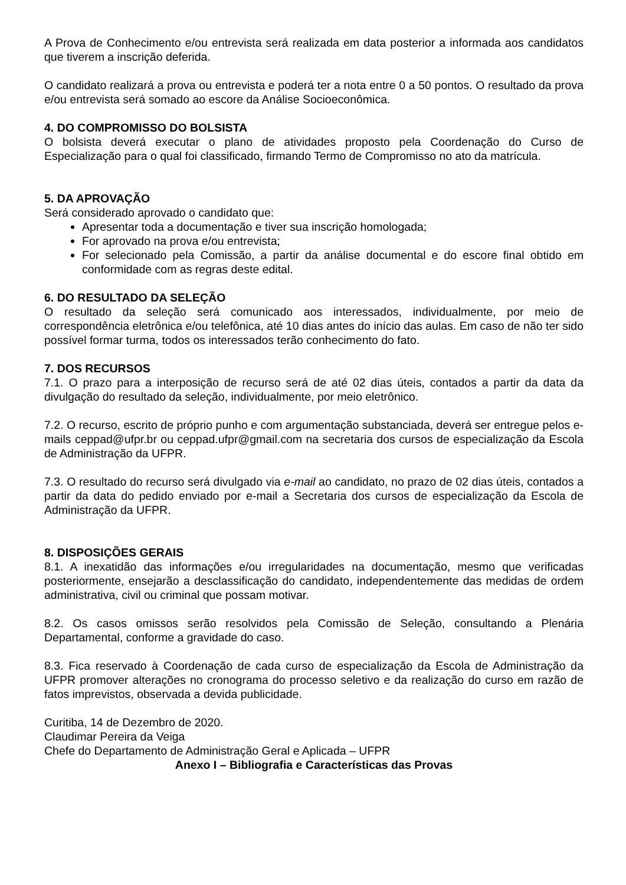A Prova de Conhecimento e/ou entrevista será realizada em data posterior a informada aos candidatos que tiverem a inscrição deferida.
O candidato realizará a prova ou entrevista e poderá ter a nota entre 0 a 50 pontos. O resultado da prova e/ou entrevista será somado ao escore da Análise Socioeconômica.
4. DO COMPROMISSO DO BOLSISTA
O bolsista deverá executar o plano de atividades proposto pela Coordenação do Curso de Especialização para o qual foi classificado, firmando Termo de Compromisso no ato da matrícula.
5. DA APROVAÇÃO
Será considerado aprovado o candidato que:
Apresentar toda a documentação e tiver sua inscrição homologada;
For aprovado na prova e/ou entrevista;
For selecionado pela Comissão, a partir da análise documental e do escore final obtido em conformidade com as regras deste edital.
6. DO RESULTADO DA SELEÇÃO
O resultado da seleção será comunicado aos interessados, individualmente, por meio de correspondência eletrônica e/ou telefônica, até 10 dias antes do início das aulas. Em caso de não ter sido possível formar turma, todos os interessados terão conhecimento do fato.
7. DOS RECURSOS
7.1. O prazo para a interposição de recurso será de até 02 dias úteis, contados a partir da data da divulgação do resultado da seleção, individualmente, por meio eletrônico.
7.2. O recurso, escrito de próprio punho e com argumentação substanciada, deverá ser entregue pelos e-mails ceppad@ufpr.br ou ceppad.ufpr@gmail.com na secretaria dos cursos de especialização da Escola de Administração da UFPR.
7.3. O resultado do recurso será divulgado via e-mail ao candidato, no prazo de 02 dias úteis, contados a partir da data do pedido enviado por e-mail a Secretaria dos cursos de especialização da Escola de Administração da UFPR.
8. DISPOSIÇÕES GERAIS
8.1. A inexatidão das informações e/ou irregularidades na documentação, mesmo que verificadas posteriormente, ensejarão a desclassificação do candidato, independentemente das medidas de ordem administrativa, civil ou criminal que possam motivar.
8.2. Os casos omissos serão resolvidos pela Comissão de Seleção, consultando a Plenária Departamental, conforme a gravidade do caso.
8.3. Fica reservado à Coordenação de cada curso de especialização da Escola de Administração da UFPR promover alterações no cronograma do processo seletivo e da realização do curso em razão de fatos imprevistos, observada a devida publicidade.
Curitiba, 14 de Dezembro de 2020.
Claudimar Pereira da Veiga
Chefe do Departamento de Administração Geral e Aplicada – UFPR
Anexo I – Bibliografia e Características das Provas